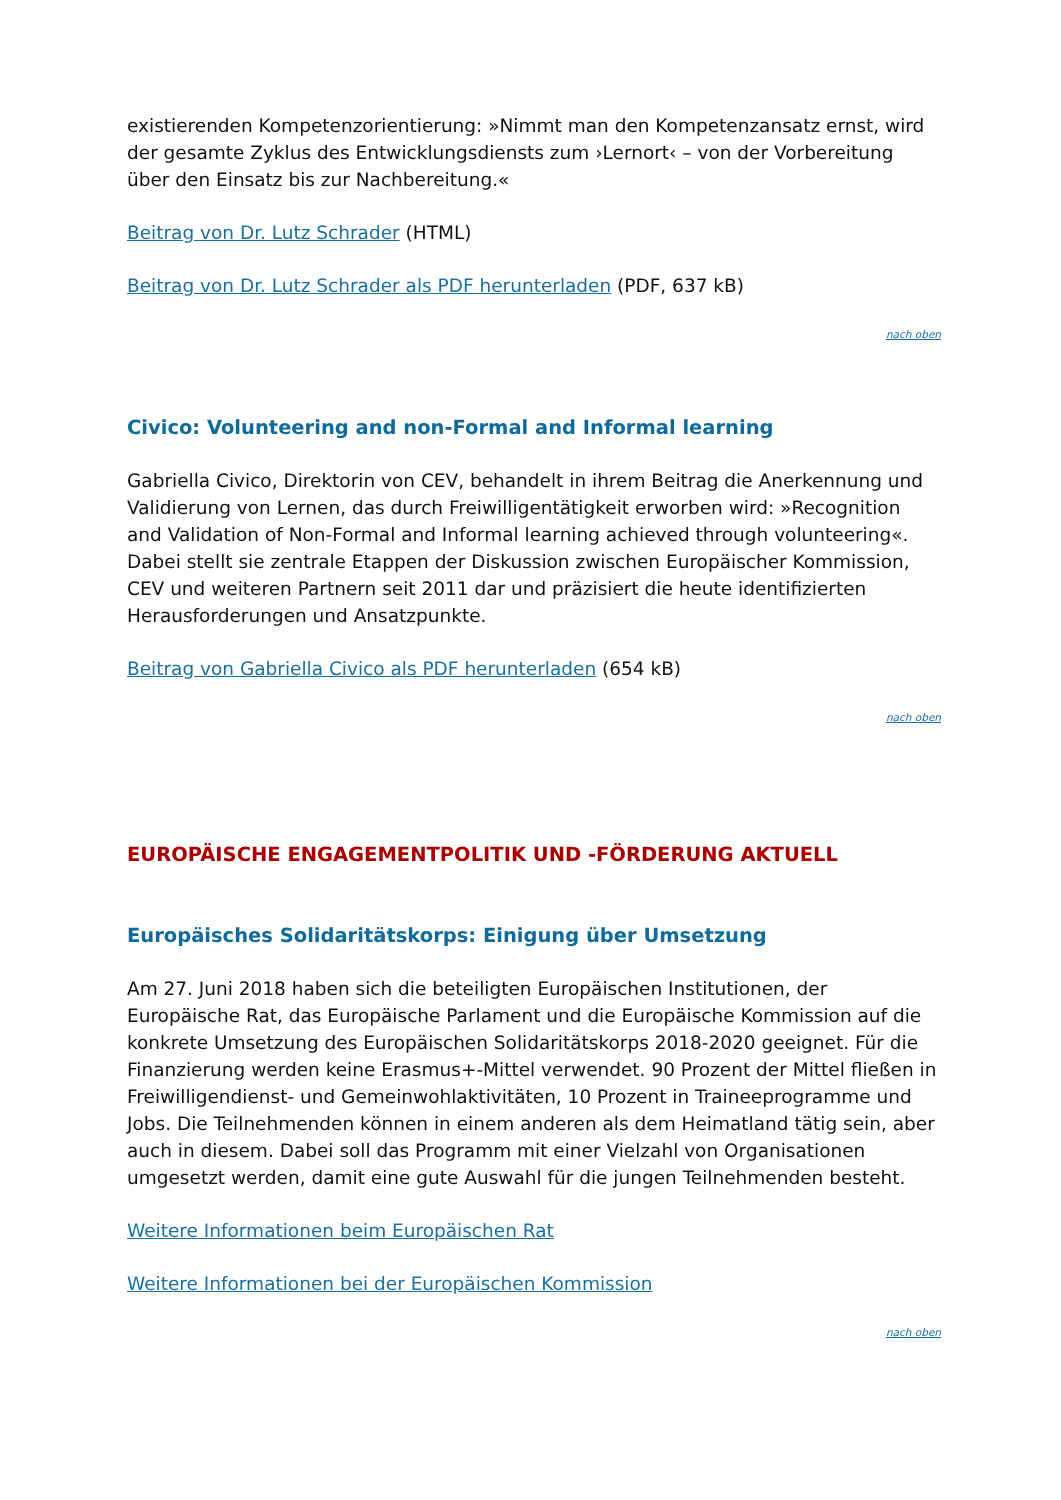existierenden Kompetenzorientierung: »Nimmt man den Kompetenzansatz ernst, wird der gesamte Zyklus des Entwicklungsdiensts zum ›Lernort‹ – von der Vorbereitung über den Einsatz bis zur Nachbereitung.«
Beitrag von Dr. Lutz Schrader (HTML)
Beitrag von Dr. Lutz Schrader als PDF herunterladen (PDF, 637 kB)
nach oben
Civico: Volunteering and non-Formal and Informal learning
Gabriella Civico, Direktorin von CEV, behandelt in ihrem Beitrag die Anerkennung und Validierung von Lernen, das durch Freiwilligentätigkeit erworben wird: »Recognition and Validation of Non-Formal and Informal learning achieved through volunteering«. Dabei stellt sie zentrale Etappen der Diskussion zwischen Europäischer Kommission, CEV und weiteren Partnern seit 2011 dar und präzisiert die heute identifizierten Herausforderungen und Ansatzpunkte.
Beitrag von Gabriella Civico als PDF herunterladen (654 kB)
nach oben
EUROPÄISCHE ENGAGEMENTPOLITIK UND -FÖRDERUNG AKTUELL
Europäisches Solidaritätskorps: Einigung über Umsetzung
Am 27. Juni 2018 haben sich die beteiligten Europäischen Institutionen, der Europäische Rat, das Europäische Parlament und die Europäische Kommission auf die konkrete Umsetzung des Europäischen Solidaritätskorps 2018-2020 geeignet. Für die Finanzierung werden keine Erasmus+-Mittel verwendet. 90 Prozent der Mittel fließen in Freiwilligendienst- und Gemeinwohlaktivitäten, 10 Prozent in Traineeprogramme und Jobs. Die Teilnehmenden können in einem anderen als dem Heimatland tätig sein, aber auch in diesem. Dabei soll das Programm mit einer Vielzahl von Organisationen umgesetzt werden, damit eine gute Auswahl für die jungen Teilnehmenden besteht.
Weitere Informationen beim Europäischen Rat
Weitere Informationen bei der Europäischen Kommission
nach oben